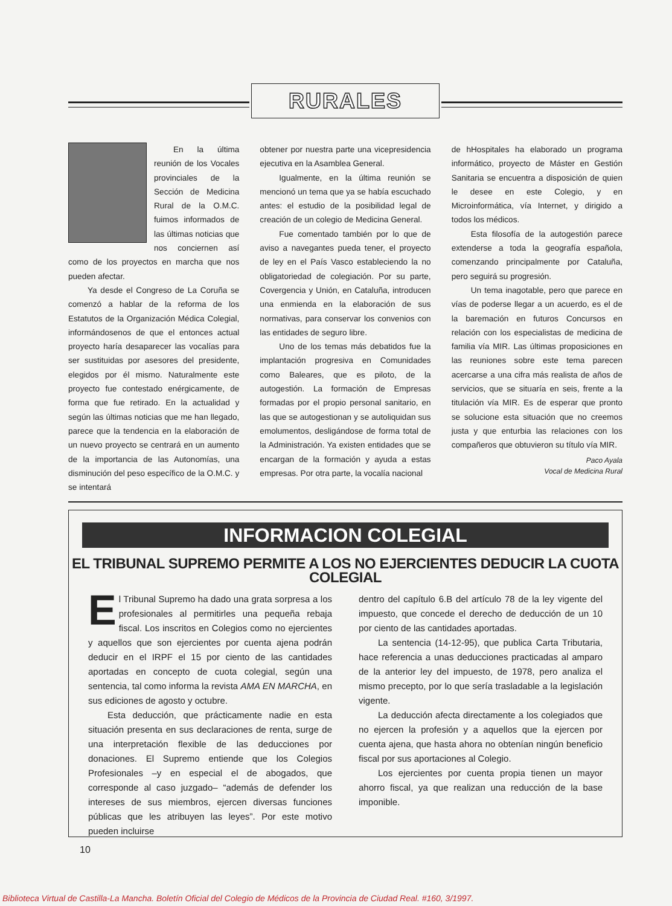RURALES
En la última reunión de los Vocales provinciales de la Sección de Medicina Rural de la O.M.C. fuimos informados de las últimas noticias que nos conciernen así como de los proyectos en marcha que nos pueden afectar.
Ya desde el Congreso de La Coruña se comenzó a hablar de la reforma de los Estatutos de la Organización Médica Colegial, informándosenos de que el entonces actual proyecto haría desaparecer las vocalías para ser sustituidas por asesores del presidente, elegidos por él mismo. Naturalmente este proyecto fue contestado enérgicamente, de forma que fue retirado. En la actualidad y según las últimas noticias que me han llegado, parece que la tendencia en la elaboración de un nuevo proyecto se centrará en un aumento de la importancia de las Autonomías, una disminución del peso específico de la O.M.C. y se intentará
obtener por nuestra parte una vicepresidencia ejecutiva en la Asamblea General.
Igualmente, en la última reunión se mencionó un tema que ya se había escuchado antes: el estudio de la posibilidad legal de creación de un colegio de Medicina General.
Fue comentado también por lo que de aviso a navegantes pueda tener, el proyecto de ley en el País Vasco estableciendo la no obligatoriedad de colegiación. Por su parte, Covergencia y Unión, en Cataluña, introducen una enmienda en la elaboración de sus normativas, para conservar los convenios con las entidades de seguro libre.
Uno de los temas más debatidos fue la implantación progresiva en Comunidades como Baleares, que es piloto, de la autogestión. La formación de Empresas formadas por el propio personal sanitario, en las que se autogestionan y se autoliquidan sus emolumentos, desligándose de forma total de la Administración. Ya existen entidades que se encargan de la formación y ayuda a estas empresas. Por otra parte, la vocalía nacional
de hHospitales ha elaborado un programa informático, proyecto de Máster en Gestión Sanitaria se encuentra a disposición de quien le desee en este Colegio, y en Microinformática, vía Internet, y dirigido a todos los médicos.
Esta filosofía de la autogestión parece extenderse a toda la geografía española, comenzando principalmente por Cataluña, pero seguirá su progresión.
Un tema inagotable, pero que parece en vías de poderse llegar a un acuerdo, es el de la baremación en futuros Concursos en relación con los especialistas de medicina de familia vía MIR. Las últimas proposiciones en las reuniones sobre este tema parecen acercarse a una cifra más realista de años de servicios, que se situaría en seis, frente a la titulación vía MIR. Es de esperar que pronto se solucione esta situación que no creemos justa y que enturbia las relaciones con los compañeros que obtuvieron su título vía MIR.
Paco Ayala
Vocal de Medicina Rural
INFORMACION COLEGIAL
EL TRIBUNAL SUPREMO PERMITE A LOS NO EJERCIENTES DEDUCIR LA CUOTA COLEGIAL
El Tribunal Supremo ha dado una grata sorpresa a los profesionales al permitirles una pequeña rebaja fiscal. Los inscritos en Colegios como no ejercientes y aquellos que son ejercientes por cuenta ajena podrán deducir en el IRPF el 15 por ciento de las cantidades aportadas en concepto de cuota colegial, según una sentencia, tal como informa la revista AMA EN MARCHA, en sus ediciones de agosto y octubre.
Esta deducción, que prácticamente nadie en esta situación presenta en sus declaraciones de renta, surge de una interpretación flexible de las deducciones por donaciones. El Supremo entiende que los Colegios Profesionales –y en especial el de abogados, que corresponde al caso juzgado– “además de defender los intereses de sus miembros, ejercen diversas funciones públicas que les atribuyen las leyes”. Por este motivo pueden incluirse
dentro del capítulo 6.B del artículo 78 de la ley vigente del impuesto, que concede el derecho de deducción de un 10 por ciento de las cantidades aportadas.
La sentencia (14-12-95), que publica Carta Tributaria, hace referencia a unas deducciones practicadas al amparo de la anterior ley del impuesto, de 1978, pero analiza el mismo precepto, por lo que sería trasladable a la legislación vigente.
La deducción afecta directamente a los colegiados que no ejercen la profesión y a aquellos que la ejercen por cuenta ajena, que hasta ahora no obtenían ningún beneficio fiscal por sus aportaciones al Colegio.
Los ejercientes por cuenta propia tienen un mayor ahorro fiscal, ya que realizan una reducción de la base imponible.
10
Biblioteca Virtual de Castilla-La Mancha. Boletín Oficial del Colegio de Médicos de la Provincia de Ciudad Real. #160, 3/1997.